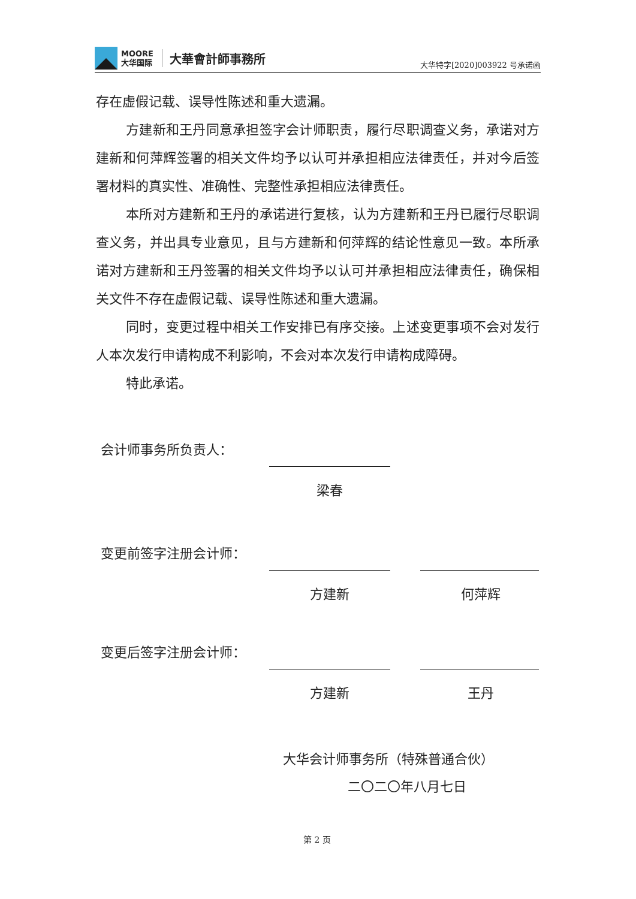MOORE
大华国际
大華會計師事務所
大华特字[2020]003922 号承诺函
存在虚假记载、误导性陈述和重大遗漏。
方建新和王丹同意承担签字会计师职责，履行尽职调查义务，承诺对方建新和何萍辉签署的相关文件均予以认可并承担相应法律责任，并对今后签署材料的真实性、准确性、完整性承担相应法律责任。
本所对方建新和王丹的承诺进行复核，认为方建新和王丹已履行尽职调查义务，并出具专业意见，且与方建新和何萍辉的结论性意见一致。本所承诺对方建新和王丹签署的相关文件均予以认可并承担相应法律责任，确保相关文件不存在虚假记载、误导性陈述和重大遗漏。
同时，变更过程中相关工作安排已有序交接。上述变更事项不会对发行人本次发行申请构成不利影响，不会对本次发行申请构成障碍。
特此承诺。
会计师事务所负责人：
梁春
变更前签字注册会计师：
方建新 何萍辉
变更后签字注册会计师：
方建新 王丹
大华会计师事务所（特殊普通合伙）
二〇二〇年八月七日
第 2 页